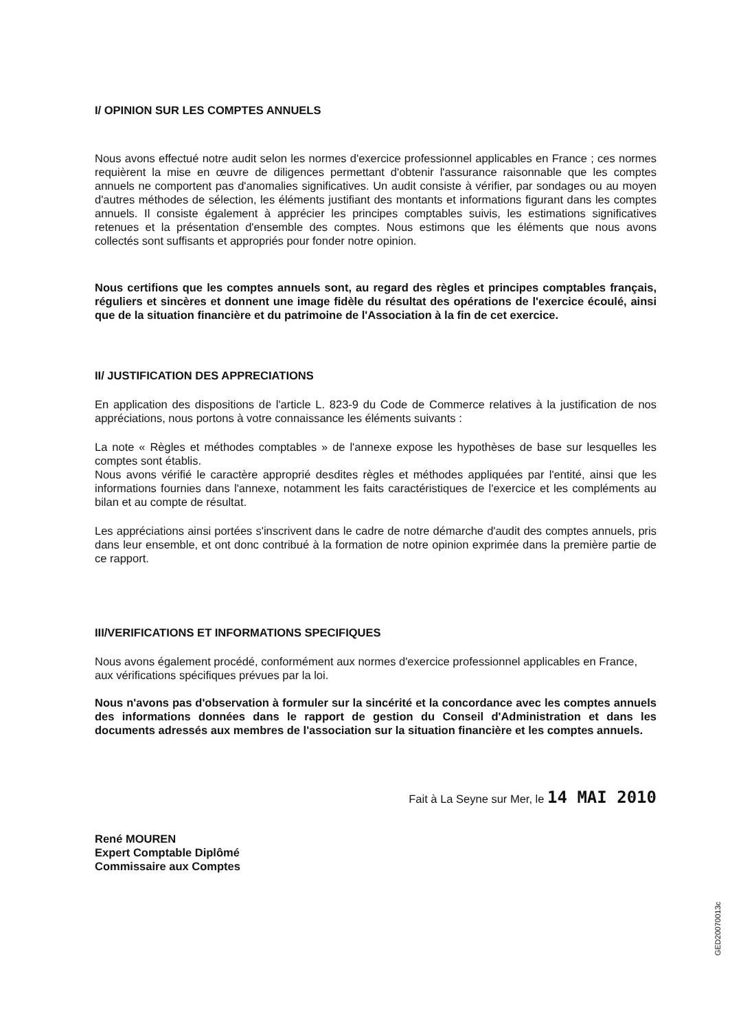I/ OPINION SUR LES COMPTES ANNUELS
Nous avons effectué notre audit selon les normes d'exercice professionnel applicables en France ; ces normes requièrent la mise en œuvre de diligences permettant d'obtenir l'assurance raisonnable que les comptes annuels ne comportent pas d'anomalies significatives. Un audit consiste à vérifier, par sondages ou au moyen d'autres méthodes de sélection, les éléments justifiant des montants et informations figurant dans les comptes annuels. Il consiste également à apprécier les principes comptables suivis, les estimations significatives retenues et la présentation d'ensemble des comptes. Nous estimons que les éléments que nous avons collectés sont suffisants et appropriés pour fonder notre opinion.
Nous certifions que les comptes annuels sont, au regard des règles et principes comptables français, réguliers et sincères et donnent une image fidèle du résultat des opérations de l'exercice écoulé, ainsi que de la situation financière et du patrimoine de l'Association à la fin de cet exercice.
II/ JUSTIFICATION DES APPRECIATIONS
En application des dispositions de l'article L. 823-9 du Code de Commerce relatives à la justification de nos appréciations, nous portons à votre connaissance les éléments suivants :
La note « Règles et méthodes comptables » de l'annexe expose les hypothèses de base sur lesquelles les comptes sont établis.
Nous avons vérifié le caractère approprié desdites règles et méthodes appliquées par l'entité, ainsi que les informations fournies dans l'annexe, notamment les faits caractéristiques de l'exercice et les compléments au bilan et au compte de résultat.
Les appréciations ainsi portées s'inscrivent dans le cadre de notre démarche d'audit des comptes annuels, pris dans leur ensemble, et ont donc contribué à la formation de notre opinion exprimée dans la première partie de ce rapport.
III/VERIFICATIONS ET INFORMATIONS SPECIFIQUES
Nous avons également procédé, conformément aux normes d'exercice professionnel applicables en France, aux vérifications spécifiques prévues par la loi.
Nous n'avons pas d'observation à formuler sur la sincérité et la concordance avec les comptes annuels des informations données dans le rapport de gestion du Conseil d'Administration et dans les documents adressés aux membres de l'association sur la situation financière et les comptes annuels.
Fait à La Seyne sur Mer, le 14 MAI 2010
René MOUREN
Expert Comptable Diplômé
Commissaire aux Comptes
GED20070013c